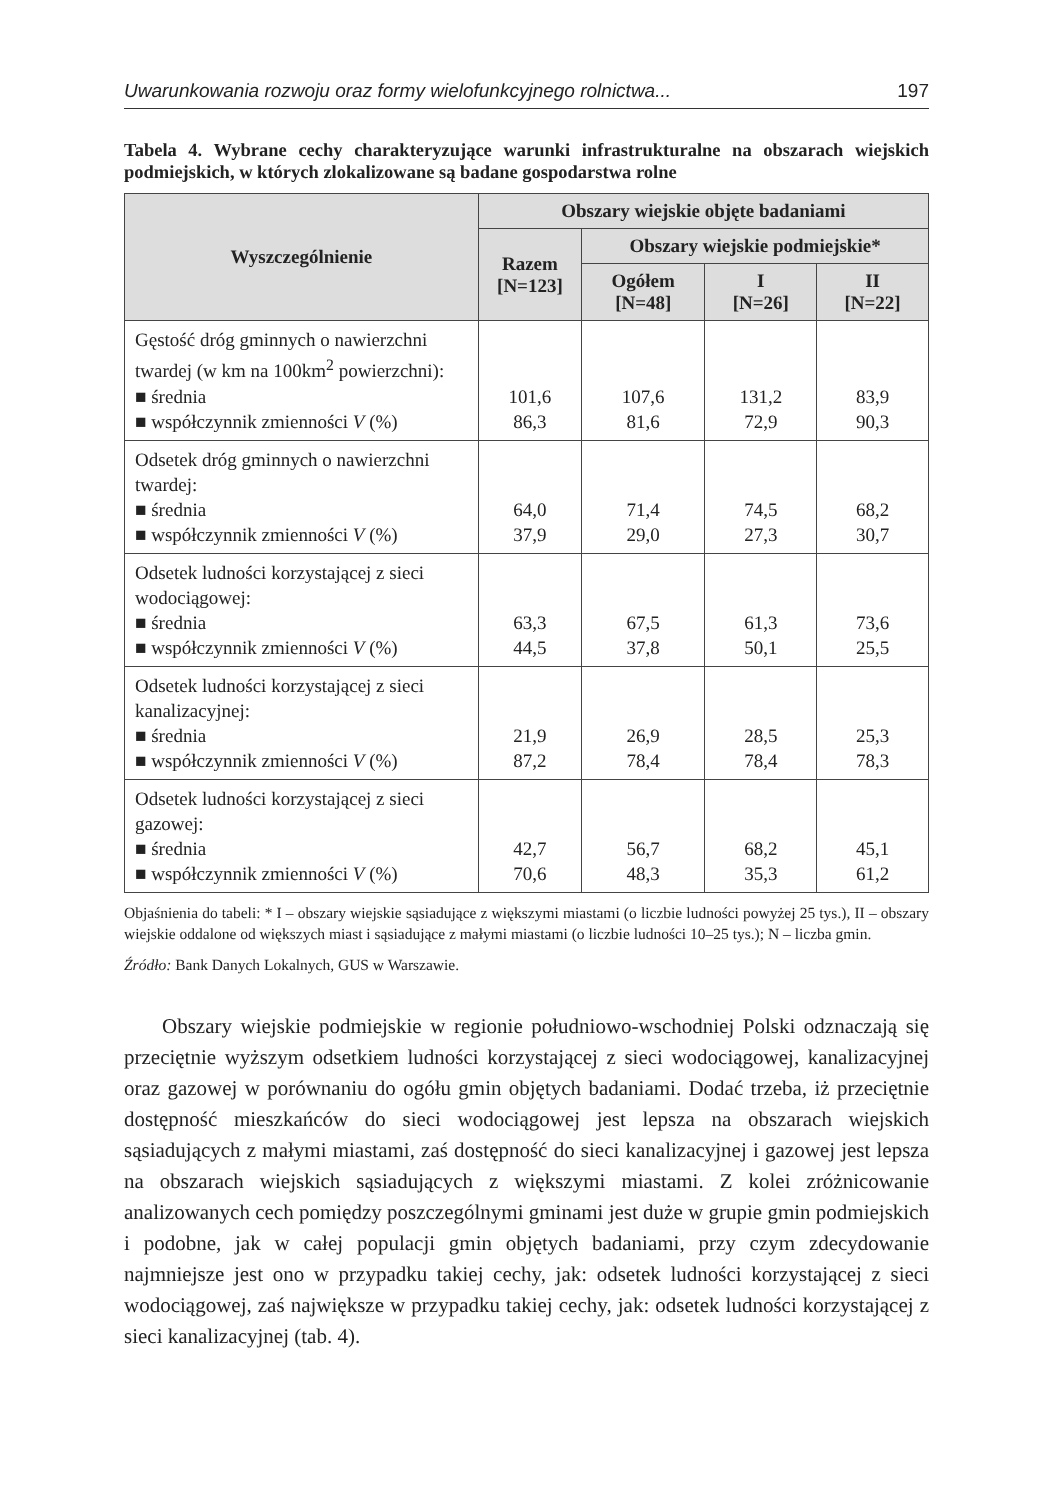Uwarunkowania rozwoju oraz formy wielofunkcyjnego rolnictwa... 197
Tabela 4. Wybrane cechy charakteryzujące warunki infrastrukturalne na obszarach wiejskich podmiejskich, w których zlokalizowane są badane gospodarstwa rolne
| Wyszczególnienie | Obszary wiejskie objęte badaniami | | | |
| --- | --- | --- | --- | --- |
| | Razem [N=123] | Obszary wiejskie podmiejskie* | | |
| | | Ogółem [N=48] | I [N=26] | II [N=22] |
| Gęstość dróg gminnych o nawierzchni twardej (w km na 100km<sup>2</sup> powierzchni): ■ średnia ■ współczynnik zmienności V (%) | 101,6 86,3 | 107,6 81,6 | 131,2 72,9 | 83,9 90,3 |
| Odsetek dróg gminnych o nawierzchni twardej: ■ średnia ■ współczynnik zmienności V (%) | 64,0 37,9 | 71,4 29,0 | 74,5 27,3 | 68,2 30,7 |
| Odsetek ludności korzystającej z sieci wodociągowej: ■ średnia ■ współczynnik zmienności V (%) | 63,3 44,5 | 67,5 37,8 | 61,3 50,1 | 73,6 25,5 |
| Odsetek ludności korzystającej z sieci kanalizacyjnej: ■ średnia ■ współczynnik zmienności V (%) | 21,9 87,2 | 26,9 78,4 | 28,5 78,4 | 25,3 78,3 |
| Odsetek ludności korzystającej z sieci gazowej: ■ średnia ■ współczynnik zmienności V (%) | 42,7 70,6 | 56,7 48,3 | 68,2 35,3 | 45,1 61,2 |
Objaśnienia do tabeli: * I – obszary wiejskie sąsiadujące z większymi miastami (o liczbie ludności powyżej 25 tys.), II – obszary wiejskie oddalone od większych miast i sąsiadujące z małymi miastami (o liczbie ludności 10–25 tys.); N – liczba gmin.
Źródło: Bank Danych Lokalnych, GUS w Warszawie.
Obszary wiejskie podmiejskie w regionie południowo-wschodniej Polski odznaczają się przeciętnie wyższym odsetkiem ludności korzystającej z sieci wodociągowej, kanalizacyjnej oraz gazowej w porównaniu do ogółu gmin objętych badaniami. Dodać trzeba, iż przeciętnie dostępność mieszkańców do sieci wodociągowej jest lepsza na obszarach wiejskich sąsiadujących z małymi miastami, zaś dostępność do sieci kanalizacyjnej i gazowej jest lepsza na obszarach wiejskich sąsiadujących z większymi miastami. Z kolei zróżnicowanie analizowanych cech pomiędzy poszczególnymi gminami jest duże w grupie gmin podmiejskich i podobne, jak w całej populacji gmin objętych badaniami, przy czym zdecydowanie najmniejsze jest ono w przypadku takiej cechy, jak: odsetek ludności korzystającej z sieci wodociągowej, zaś największe w przypadku takiej cechy, jak: odsetek ludności korzystającej z sieci kanalizacyjnej (tab. 4).